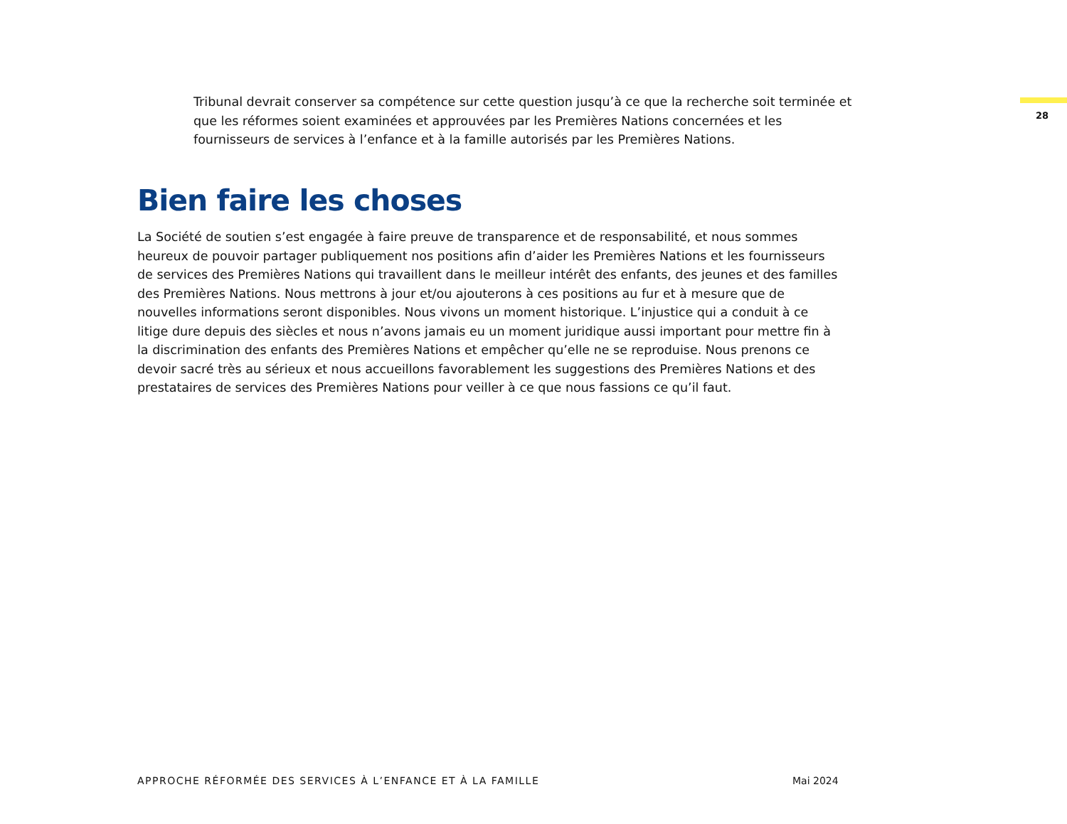28
Tribunal devrait conserver sa compétence sur cette question jusqu’à ce que la recherche soit terminée et que les réformes soient examinées et approuvées par les Premières Nations concernées et les fournisseurs de services à l’enfance et à la famille autorisés par les Premières Nations.
Bien faire les choses
La Société de soutien s’est engagée à faire preuve de transparence et de responsabilité, et nous sommes heureux de pouvoir partager publiquement nos positions afin d’aider les Premières Nations et les fournisseurs de services des Premières Nations qui travaillent dans le meilleur intérêt des enfants, des jeunes et des familles des Premières Nations. Nous mettrons à jour et/ou ajouterons à ces positions au fur et à mesure que de nouvelles informations seront disponibles. Nous vivons un moment historique. L’injustice qui a conduit à ce litige dure depuis des siècles et nous n’avons jamais eu un moment juridique aussi important pour mettre fin à la discrimination des enfants des Premières Nations et empêcher qu’elle ne se reproduise. Nous prenons ce devoir sacré très au sérieux et nous accueillons favorablement les suggestions des Premières Nations et des prestataires de services des Premières Nations pour veiller à ce que nous fassions ce qu’il faut.
APPROCHE RÉFORMÉE DES SERVICES À L’ENFANCE ET À LA FAMILLE
Mai 2024